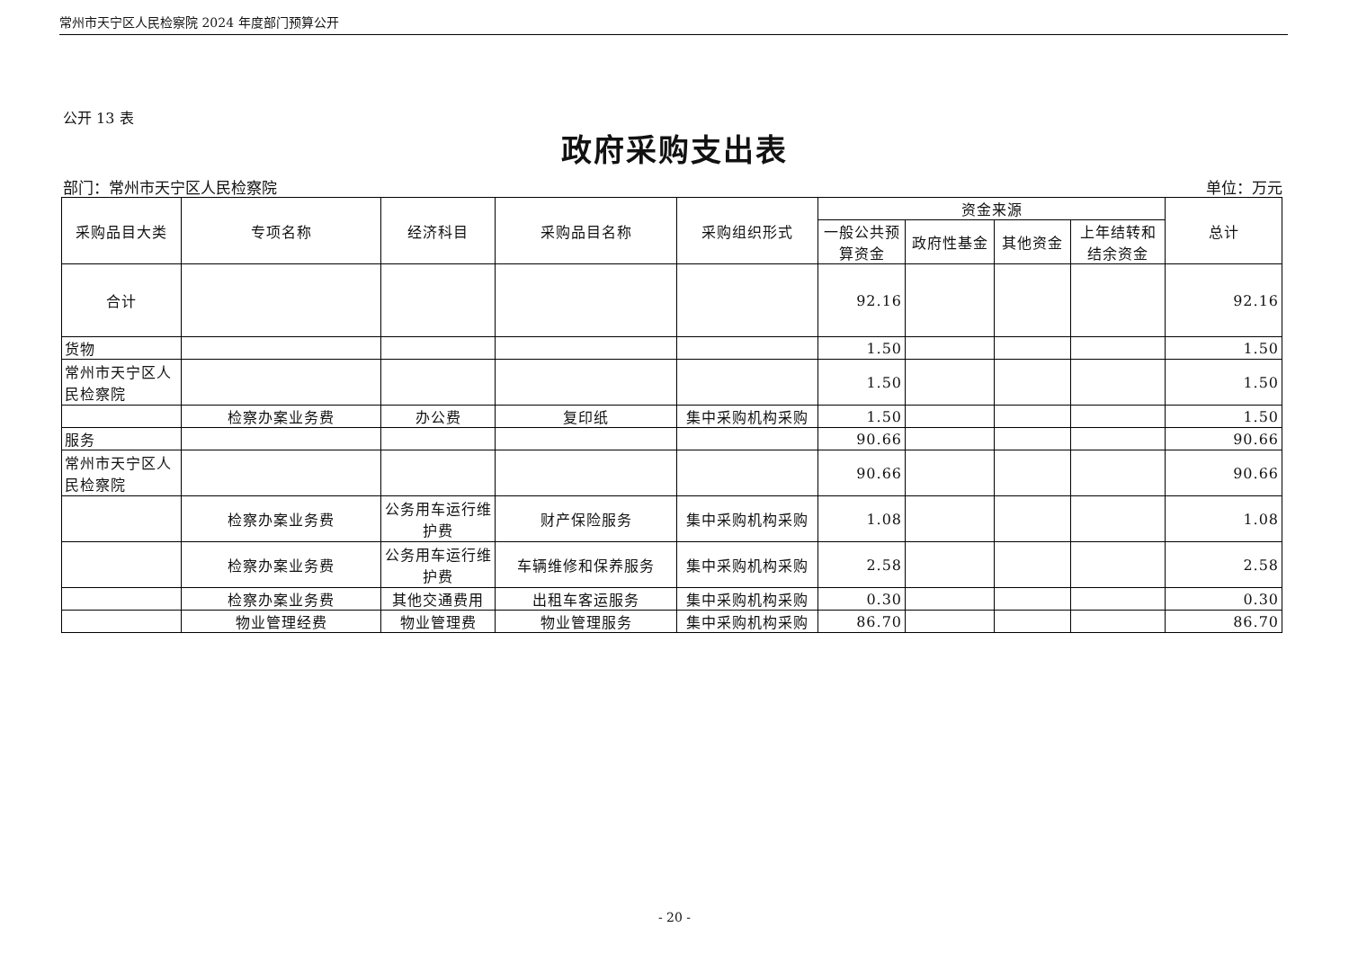常州市天宁区人民检察院 2024 年度部门预算公开
公开 13 表
政府采购支出表
部门：常州市天宁区人民检察院 单位：万元
| 采购品目大类 | 专项名称 | 经济科目 | 采购品目名称 | 采购组织形式 | 资金来源 | | | | 总计 |
| --- | --- | --- | --- | --- | --- | --- | --- | --- | --- |
| | | | | | 一般公共预算资金 | 政府性基金 | 其他资金 | 上年结转和结余资金 | |
| 合计 | | | | | 92.16 | | | | 92.16 |
| 货物 | | | | | 1.50 | | | | 1.50 |
| 常州市天宁区人民检察院 | | | | | 1.50 | | | | 1.50 |
| | 检察办案业务费 | 办公费 | 复印纸 | 集中采购机构采购 | 1.50 | | | | 1.50 |
| 服务 | | | | | 90.66 | | | | 90.66 |
| 常州市天宁区人民检察院 | | | | | 90.66 | | | | 90.66 |
| | 检察办案业务费 | 公务用车运行维护费 | 财产保险服务 | 集中采购机构采购 | 1.08 | | | | 1.08 |
| | 检察办案业务费 | 公务用车运行维护费 | 车辆维修和保养服务 | 集中采购机构采购 | 2.58 | | | | 2.58 |
| | 检察办案业务费 | 其他交通费用 | 出租车客运服务 | 集中采购机构采购 | 0.30 | | | | 0.30 |
| | 物业管理经费 | 物业管理费 | 物业管理服务 | 集中采购机构采购 | 86.70 | | | | 86.70 |
- 20 -